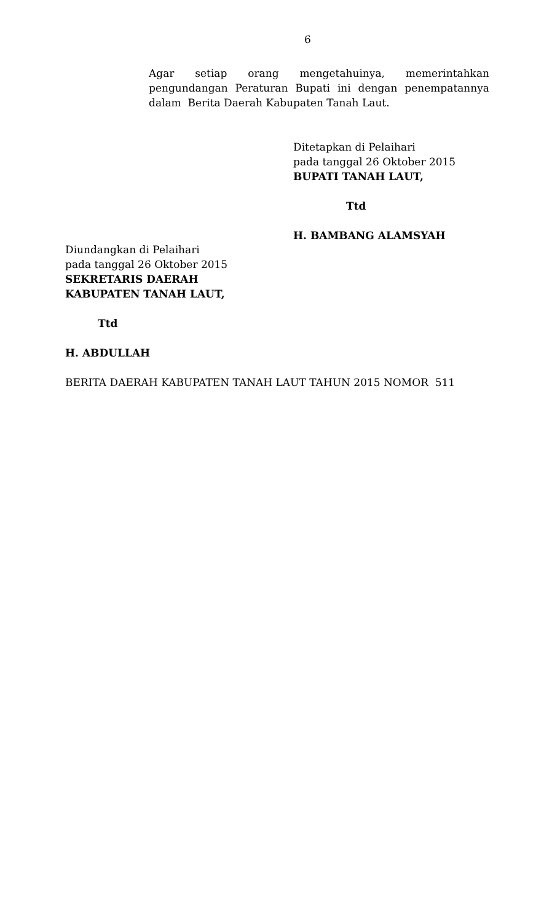6
Agar setiap orang mengetahuinya, memerintahkan pengundangan Peraturan Bupati ini dengan penempatannya dalam Berita Daerah Kabupaten Tanah Laut.
Ditetapkan di Pelaihari
pada tanggal 26 Oktober 2015
BUPATI TANAH LAUT,
Ttd
H. BAMBANG ALAMSYAH
Diundangkan di Pelaihari
pada tanggal 26 Oktober 2015
SEKRETARIS DAERAH
KABUPATEN TANAH LAUT,
Ttd
H. ABDULLAH
BERITA DAERAH KABUPATEN TANAH LAUT TAHUN 2015 NOMOR 511